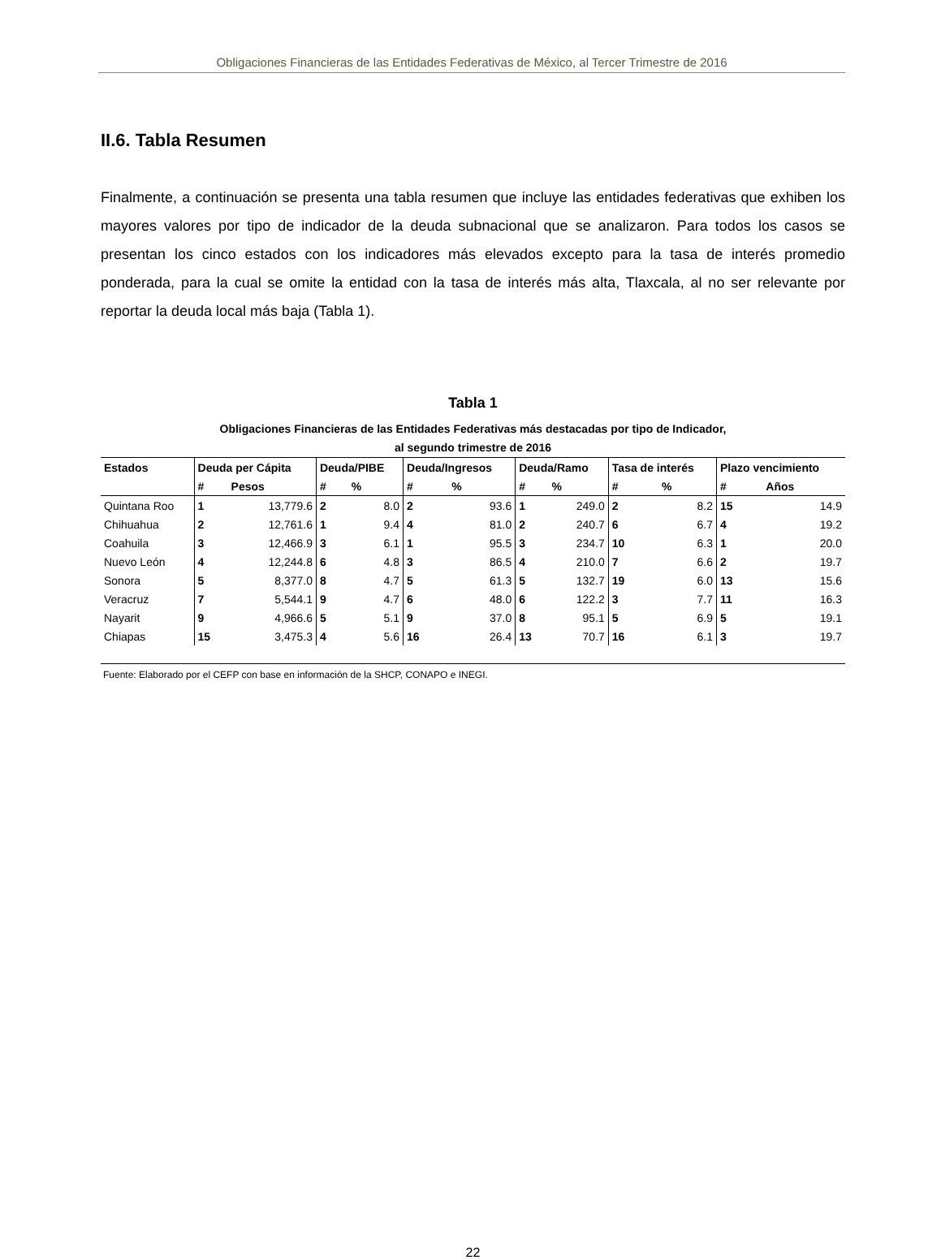Obligaciones Financieras de las Entidades Federativas de México, al Tercer Trimestre de 2016
II.6. Tabla Resumen
Finalmente, a continuación se presenta una tabla resumen que incluye las entidades federativas que exhiben los mayores valores por tipo de indicador de la deuda subnacional que se analizaron. Para todos los casos se presentan los cinco estados con los indicadores más elevados excepto para la tasa de interés promedio ponderada, para la cual se omite la entidad con la tasa de interés más alta, Tlaxcala, al no ser relevante por reportar la deuda local más baja (Tabla 1).
Tabla 1
Obligaciones Financieras de las Entidades Federativas más destacadas por tipo de Indicador,
al segundo trimestre de 2016
| Estados | Deuda per Cápita | | Deuda/PIBE | | Deuda/Ingresos | | Deuda/Ramo | | Tasa de interés | | Plazo vencimiento | |
| --- | --- | --- | --- | --- | --- | --- | --- | --- | --- | --- | --- | --- |
| | # | Pesos | # | % | # | % | # | % | # | % | # | Años |
| Quintana Roo | 1 | 13,779.6 | 2 | 8.0 | 2 | 93.6 | 1 | 249.0 | 2 | 8.2 | 15 | 14.9 |
| Chihuahua | 2 | 12,761.6 | 1 | 9.4 | 4 | 81.0 | 2 | 240.7 | 6 | 6.7 | 4 | 19.2 |
| Coahuila | 3 | 12,466.9 | 3 | 6.1 | 1 | 95.5 | 3 | 234.7 | 10 | 6.3 | 1 | 20.0 |
| Nuevo León | 4 | 12,244.8 | 6 | 4.8 | 3 | 86.5 | 4 | 210.0 | 7 | 6.6 | 2 | 19.7 |
| Sonora | 5 | 8,377.0 | 8 | 4.7 | 5 | 61.3 | 5 | 132.7 | 19 | 6.0 | 13 | 15.6 |
| Veracruz | 7 | 5,544.1 | 9 | 4.7 | 6 | 48.0 | 6 | 122.2 | 3 | 7.7 | 11 | 16.3 |
| Nayarit | 9 | 4,966.6 | 5 | 5.1 | 9 | 37.0 | 8 | 95.1 | 5 | 6.9 | 5 | 19.1 |
| Chiapas | 15 | 3,475.3 | 4 | 5.6 | 16 | 26.4 | 13 | 70.7 | 16 | 6.1 | 3 | 19.7 |
Fuente: Elaborado por el CEFP con base en información de la SHCP, CONAPO e INEGI.
22